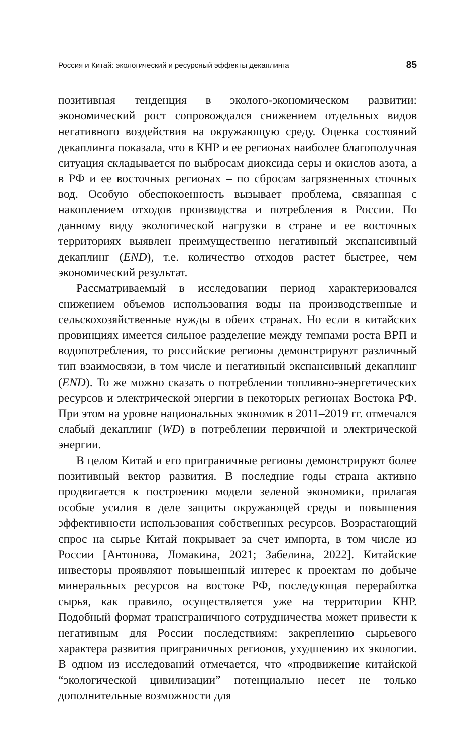Россия и Китай: экологический и ресурсный эффекты декаплинга 85
позитивная тенденция в эколого-экономическом развитии: экономический рост сопровождался снижением отдельных видов негативного воздействия на окружающую среду. Оценка состояний декаплинга показала, что в КНР и ее регионах наиболее благополучная ситуация складывается по выбросам диоксида серы и окислов азота, а в РФ и ее восточных регионах – по сбросам загрязненных сточных вод. Особую обеспокоенность вызывает проблема, связанная с накоплением отходов производства и потребления в России. По данному виду экологической нагрузки в стране и ее восточных территориях выявлен преимущественно негативный экспансивный декаплинг (END), т.е. количество отходов растет быстрее, чем экономический результат.
Рассматриваемый в исследовании период характеризовался снижением объемов использования воды на производственные и сельскохозяйственные нужды в обеих странах. Но если в китайских провинциях имеется сильное разделение между темпами роста ВРП и водопотребления, то российские регионы демонстрируют различный тип взаимосвязи, в том числе и негативный экспансивный декаплинг (END). То же можно сказать о потреблении топливно-энергетических ресурсов и электрической энергии в некоторых регионах Востока РФ. При этом на уровне национальных экономик в 2011–2019 гг. отмечался слабый декаплинг (WD) в потреблении первичной и электрической энергии.
В целом Китай и его приграничные регионы демонстрируют более позитивный вектор развития. В последние годы страна активно продвигается к построению модели зеленой экономики, прилагая особые усилия в деле защиты окружающей среды и повышения эффективности использования собственных ресурсов. Возрастающий спрос на сырье Китай покрывает за счет импорта, в том числе из России [Антонова, Ломакина, 2021; Забелина, 2022]. Китайские инвесторы проявляют повышенный интерес к проектам по добыче минеральных ресурсов на востоке РФ, последующая переработка сырья, как правило, осуществляется уже на территории КНР. Подобный формат трансграничного сотрудничества может привести к негативным для России последствиям: закреплению сырьевого характера развития приграничных регионов, ухудшению их экологии. В одном из исследований отмечается, что «продвижение китайской “экологической цивилизации” потенциально несет не только дополнительные возможности для